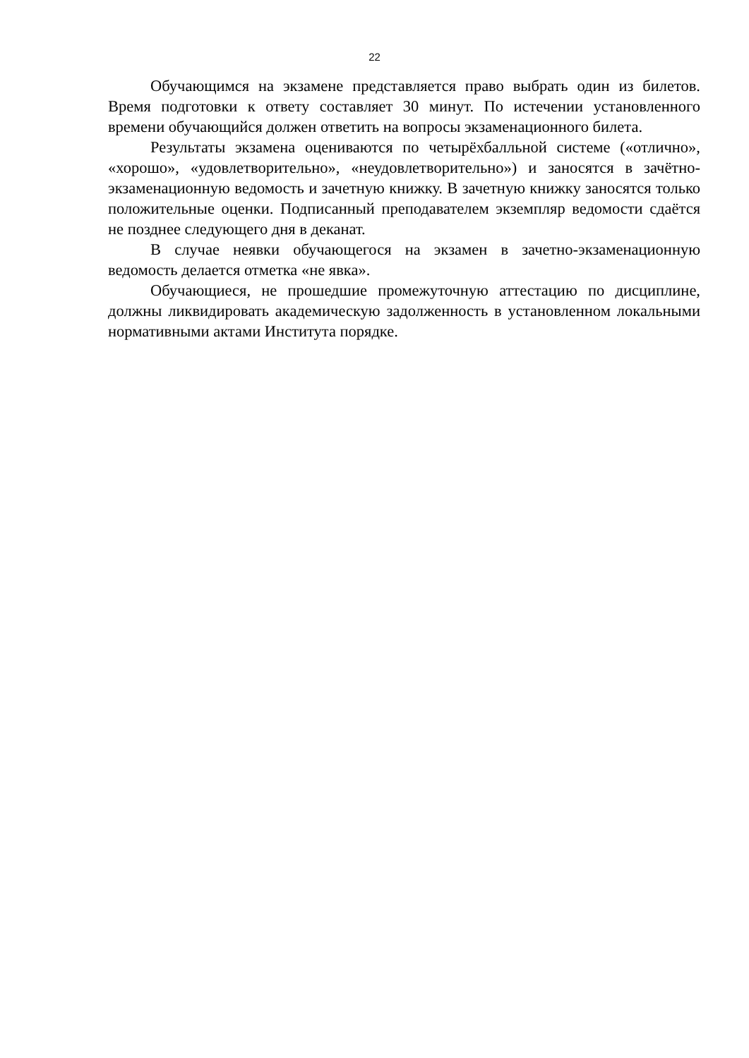22
Обучающимся на экзамене представляется право выбрать один из билетов. Время подготовки к ответу составляет 30 минут. По истечении установленного времени обучающийся должен ответить на вопросы экзаменационного билета.
Результаты экзамена оцениваются по четырёхбалльной системе («отлично», «хорошо», «удовлетворительно», «неудовлетворительно») и заносятся в зачётно-экзаменационную ведомость и зачетную книжку. В зачетную книжку заносятся только положительные оценки. Подписанный преподавателем экземпляр ведомости сдаётся не позднее следующего дня в деканат.
В случае неявки обучающегося на экзамен в зачетно-экзаменационную ведомость делается отметка «не явка».
Обучающиеся, не прошедшие промежуточную аттестацию по дисциплине, должны ликвидировать академическую задолженность в установленном локальными нормативными актами Института порядке.